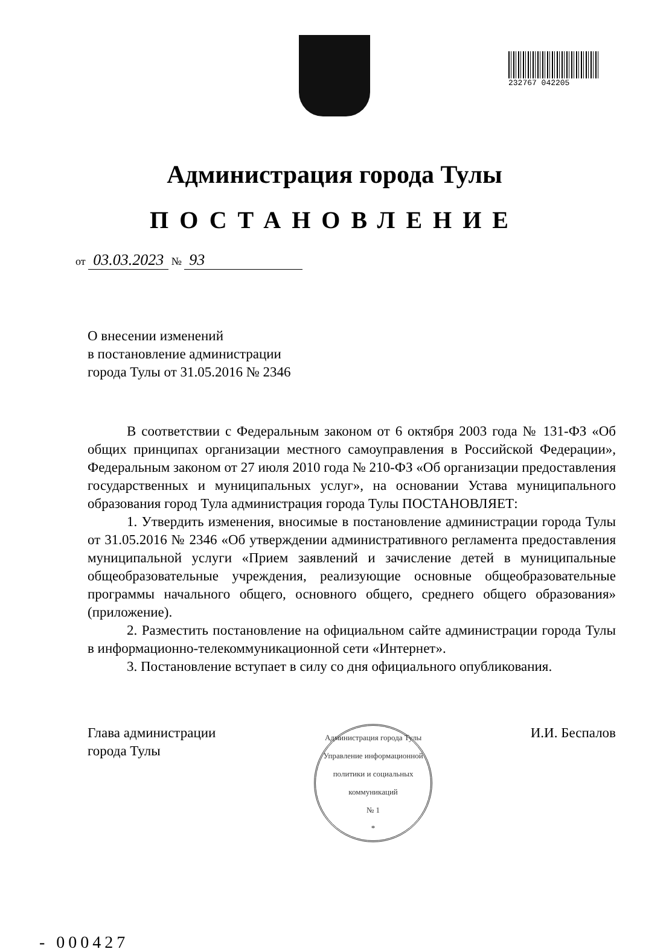232767 042205
Администрация города Тулы
ПОСТАНОВЛЕНИЕ
от 03.03.2023 № 93
О внесении изменений
в постановление администрации
города Тулы от 31.05.2016 № 2346
В соответствии с Федеральным законом от 6 октября 2003 года № 131-ФЗ «Об общих принципах организации местного самоуправления в Российской Федерации», Федеральным законом от 27 июля 2010 года № 210-ФЗ «Об организации предоставления государственных и муниципальных услуг», на основании Устава муниципального образования город Тула администрация города Тулы ПОСТАНОВЛЯЕТ:
1. Утвердить изменения, вносимые в постановление администрации города Тулы от 31.05.2016 № 2346 «Об утверждении административного регламента предоставления муниципальной услуги «Прием заявлений и зачисление детей в муниципальные общеобразовательные учреждения, реализующие основные общеобразовательные программы начального общего, основного общего, среднего общего образования» (приложение).
2. Разместить постановление на официальном сайте администрации города Тулы в информационно-телекоммуникационной сети «Интернет».
3. Постановление вступает в силу со дня официального опубликования.
Глава администрации
города Тулы
Администрация города Тулы
Управление информационной политики и социальных коммуникаций
№ 1
*
И.И. Беспалов
- 000427